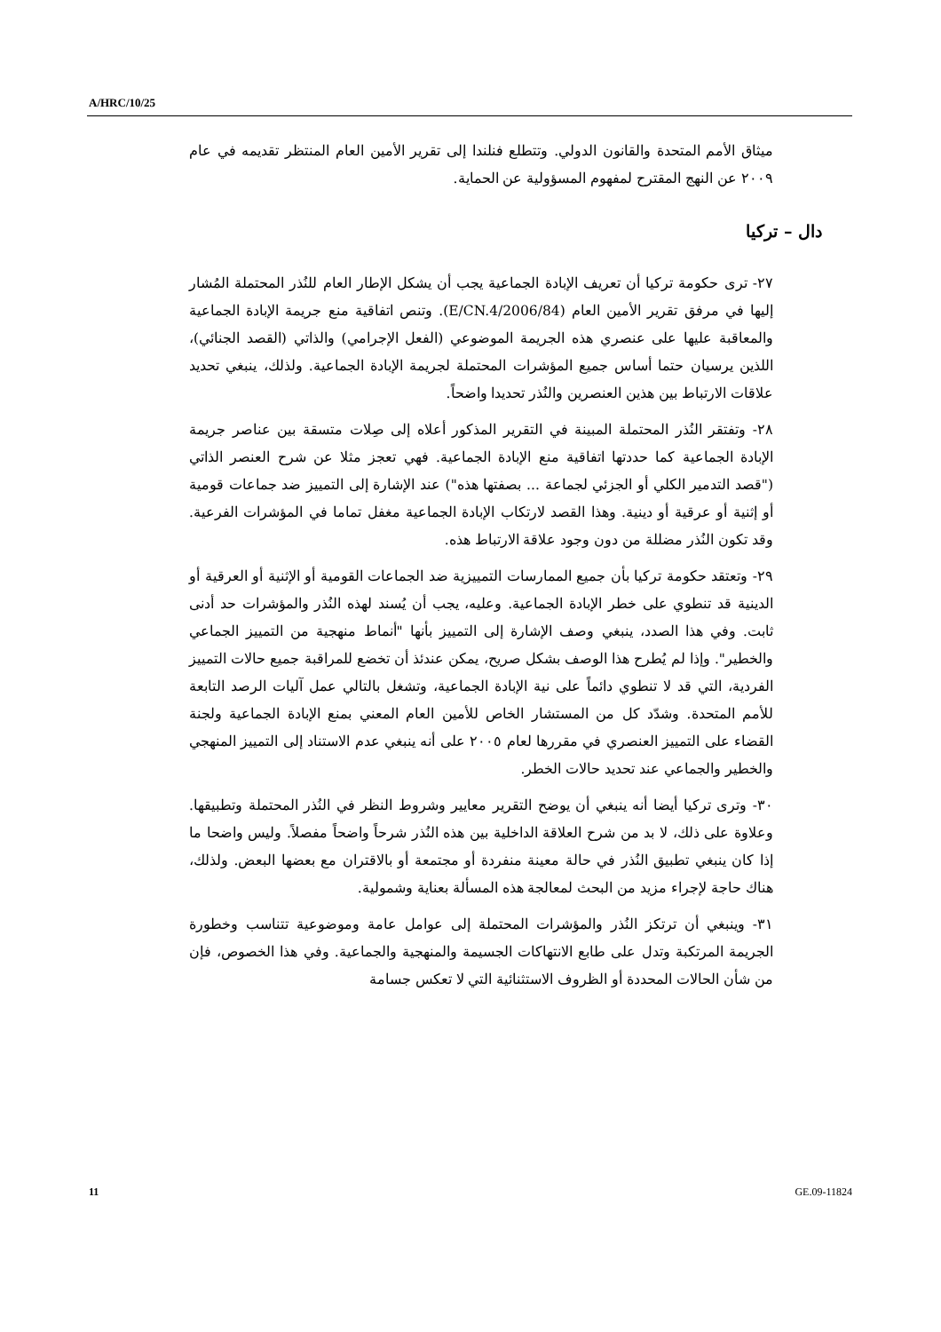A/HRC/10/25
ميثاق الأمم المتحدة والقانون الدولي. وتتطلع فنلندا إلى تقرير الأمين العام المنتظر تقديمه في عام ٢٠٠٩ عن النهج المقترح لمفهوم المسؤولية عن الحماية.
دال – تركيا
٢٧- ترى حكومة تركيا أن تعريف الإبادة الجماعية يجب أن يشكل الإطار العام للنُذر المحتملة المُشار إليها في مرفق تقرير الأمين العام (E/CN.4/2006/84). وتنص اتفاقية منع جريمة الإبادة الجماعية والمعاقبة عليها على عنصري هذه الجريمة الموضوعي (الفعل الإجرامي) والذاتي (القصد الجنائي)، اللذين يرسيان حتما أساس جميع المؤشرات المحتملة لجريمة الإبادة الجماعية. ولذلك، ينبغي تحديد علاقات الارتباط بين هذين العنصرين والنُذر تحديدا واضحاً.
٢٨- وتفتقر النُذر المحتملة المبينة في التقرير المذكور أعلاه إلى صِلات متسقة بين عناصر جريمة الإبادة الجماعية كما حددتها اتفاقية منع الإبادة الجماعية. فهي تعجز مثلا عن شرح العنصر الذاتي ("قصد التدمير الكلي أو الجزئي لجماعة ... بصفتها هذه") عند الإشارة إلى التمييز ضد جماعات قومية أو إثنية أو عرقية أو دينية. وهذا القصد لارتكاب الإبادة الجماعية مغفل تماما في المؤشرات الفرعية. وقد تكون النُذر مضللة من دون وجود علاقة الارتباط هذه.
٢٩- وتعتقد حكومة تركيا بأن جميع الممارسات التمييزية ضد الجماعات القومية أو الإثنية أو العرقية أو الدينية قد تنطوي على خطر الإبادة الجماعية. وعليه، يجب أن يُسند لهذه النُذر والمؤشرات حد أدنى ثابت. وفي هذا الصدد، ينبغي وصف الإشارة إلى التمييز بأنها "أنماط منهجية من التمييز الجماعي والخطير". وإذا لم يُطرح هذا الوصف بشكل صريح، يمكن عندئذ أن تخضع للمراقبة جميع حالات التمييز الفردية، التي قد لا تنطوي دائماً على نية الإبادة الجماعية، وتشغل بالتالي عمل آليات الرصد التابعة للأمم المتحدة. وشدّد كل من المستشار الخاص للأمين العام المعني بمنع الإبادة الجماعية ولجنة القضاء على التمييز العنصري في مقررها لعام ٢٠٠٥ على أنه ينبغي عدم الاستناد إلى التمييز المنهجي والخطير والجماعي عند تحديد حالات الخطر.
٣٠- وترى تركيا أيضا أنه ينبغي أن يوضح التقرير معايير وشروط النظر في النُذر المحتملة وتطبيقها. وعلاوة على ذلك، لا بد من شرح العلاقة الداخلية بين هذه النُذر شرحاً واضحاً مفصلاً. وليس واضحا ما إذا كان ينبغي تطبيق النُذر في حالة معينة منفردة أو مجتمعة أو بالاقتران مع بعضها البعض. ولذلك، هناك حاجة لإجراء مزيد من البحث لمعالجة هذه المسألة بعناية وشمولية.
٣١- وينبغي أن ترتكز النُذر والمؤشرات المحتملة إلى عوامل عامة وموضوعية تتناسب وخطورة الجريمة المرتكبة وتدل على طابع الانتهاكات الجسيمة والمنهجية والجماعية. وفي هذا الخصوص، فإن من شأن الحالات المحددة أو الظروف الاستثنائية التي لا تعكس جسامة
11 GE.09-11824